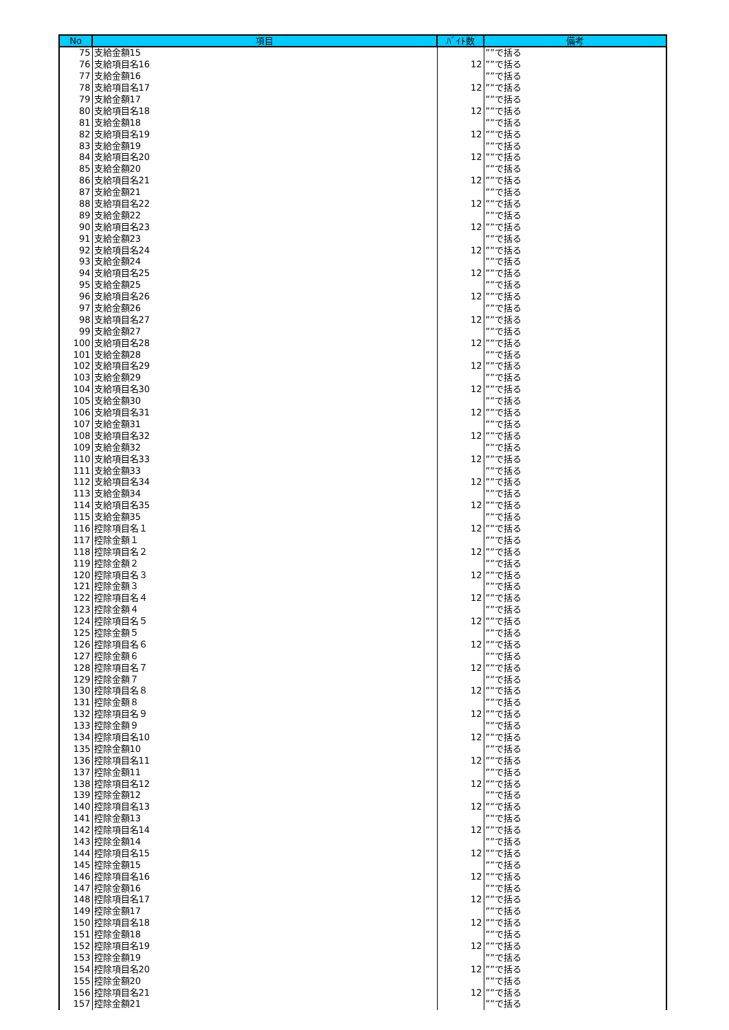| No | 項目 | ﾊﾞｲﾄ数 | 備考 |
| --- | --- | --- | --- |
| 75 | 支給金額15 | | ””で括る |
| 76 | 支給項目名16 | 12 | ””で括る |
| 77 | 支給金額16 | | ””で括る |
| 78 | 支給項目名17 | 12 | ””で括る |
| 79 | 支給金額17 | | ””で括る |
| 80 | 支給項目名18 | 12 | ””で括る |
| 81 | 支給金額18 | | ””で括る |
| 82 | 支給項目名19 | 12 | ””で括る |
| 83 | 支給金額19 | | ””で括る |
| 84 | 支給項目名20 | 12 | ””で括る |
| 85 | 支給金額20 | | ””で括る |
| 86 | 支給項目名21 | 12 | ””で括る |
| 87 | 支給金額21 | | ””で括る |
| 88 | 支給項目名22 | 12 | ””で括る |
| 89 | 支給金額22 | | ””で括る |
| 90 | 支給項目名23 | 12 | ””で括る |
| 91 | 支給金額23 | | ””で括る |
| 92 | 支給項目名24 | 12 | ””で括る |
| 93 | 支給金額24 | | ””で括る |
| 94 | 支給項目名25 | 12 | ””で括る |
| 95 | 支給金額25 | | ””で括る |
| 96 | 支給項目名26 | 12 | ””で括る |
| 97 | 支給金額26 | | ””で括る |
| 98 | 支給項目名27 | 12 | ””で括る |
| 99 | 支給金額27 | | ””で括る |
| 100 | 支給項目名28 | 12 | ””で括る |
| 101 | 支給金額28 | | ””で括る |
| 102 | 支給項目名29 | 12 | ””で括る |
| 103 | 支給金額29 | | ””で括る |
| 104 | 支給項目名30 | 12 | ””で括る |
| 105 | 支給金額30 | | ””で括る |
| 106 | 支給項目名31 | 12 | ””で括る |
| 107 | 支給金額31 | | ””で括る |
| 108 | 支給項目名32 | 12 | ””で括る |
| 109 | 支給金額32 | | ””で括る |
| 110 | 支給項目名33 | 12 | ””で括る |
| 111 | 支給金額33 | | ””で括る |
| 112 | 支給項目名34 | 12 | ””で括る |
| 113 | 支給金額34 | | ””で括る |
| 114 | 支給項目名35 | 12 | ””で括る |
| 115 | 支給金額35 | | ””で括る |
| 116 | 控除項目名１ | 12 | ””で括る |
| 117 | 控除金額１ | | ””で括る |
| 118 | 控除項目名２ | 12 | ””で括る |
| 119 | 控除金額２ | | ””で括る |
| 120 | 控除項目名３ | 12 | ””で括る |
| 121 | 控除金額３ | | ””で括る |
| 122 | 控除項目名４ | 12 | ””で括る |
| 123 | 控除金額４ | | ””で括る |
| 124 | 控除項目名５ | 12 | ””で括る |
| 125 | 控除金額５ | | ””で括る |
| 126 | 控除項目名６ | 12 | ””で括る |
| 127 | 控除金額６ | | ””で括る |
| 128 | 控除項目名７ | 12 | ””で括る |
| 129 | 控除金額７ | | ””で括る |
| 130 | 控除項目名８ | 12 | ””で括る |
| 131 | 控除金額８ | | ””で括る |
| 132 | 控除項目名９ | 12 | ””で括る |
| 133 | 控除金額９ | | ””で括る |
| 134 | 控除項目名10 | 12 | ””で括る |
| 135 | 控除金額10 | | ””で括る |
| 136 | 控除項目名11 | 12 | ””で括る |
| 137 | 控除金額11 | | ””で括る |
| 138 | 控除項目名12 | 12 | ””で括る |
| 139 | 控除金額12 | | ””で括る |
| 140 | 控除項目名13 | 12 | ””で括る |
| 141 | 控除金額13 | | ””で括る |
| 142 | 控除項目名14 | 12 | ””で括る |
| 143 | 控除金額14 | | ””で括る |
| 144 | 控除項目名15 | 12 | ””で括る |
| 145 | 控除金額15 | | ””で括る |
| 146 | 控除項目名16 | 12 | ””で括る |
| 147 | 控除金額16 | | ””で括る |
| 148 | 控除項目名17 | 12 | ””で括る |
| 149 | 控除金額17 | | ””で括る |
| 150 | 控除項目名18 | 12 | ””で括る |
| 151 | 控除金額18 | | ””で括る |
| 152 | 控除項目名19 | 12 | ””で括る |
| 153 | 控除金額19 | | ””で括る |
| 154 | 控除項目名20 | 12 | ””で括る |
| 155 | 控除金額20 | | ””で括る |
| 156 | 控除項目名21 | 12 | ””で括る |
| 157 | 控除金額21 | | ””で括る |